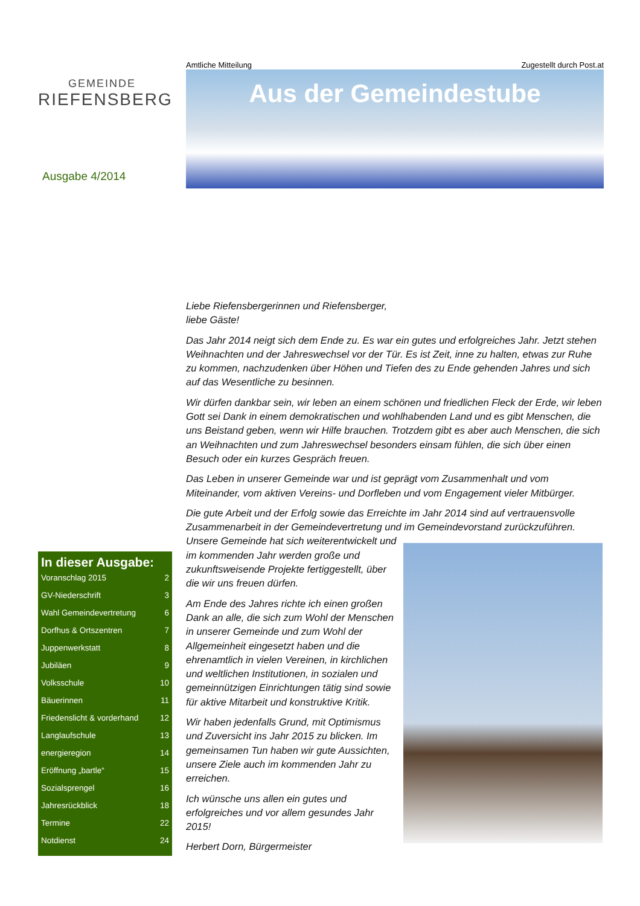GEMEINDE
RIEFENSBERG
Ausgabe 4/2014
In dieser Ausgabe:
Voranschlag 2015 2
GV-Niederschrift 3
Wahl Gemeindevertretung 6
Dorfhus & Ortszentren 7
Juppenwerkstatt 8
Jubiläen 9
Volksschule 10
Bäuerinnen 11
Friedenslicht & vorderhand 12
Langlaufschule 13
energieregion 14
Eröffnung „bartle“15
Sozialsprengel 16
Jahresrückblick 18
Termine 22
Notdienst 24
Amtliche Mitteilung Zugestellt durch Post.at
Aus der Gemeindestube
Liebe Riefensbergerinnen und Riefensberger,
liebe Gäste!
Das Jahr 2014 neigt sich dem Ende zu. Es war ein gutes und erfolgreiches Jahr. Jetzt stehen Weihnachten und der Jahreswechsel vor der Tür. Es ist Zeit, inne zu halten, etwas zur Ruhe zu kommen, nachzudenken über Höhen und Tiefen des zu Ende gehenden Jahres und sich auf das Wesentliche zu besinnen.
Wir dürfen dankbar sein, wir leben an einem schönen und friedlichen Fleck der Erde, wir leben Gott sei Dank in einem demokratischen und wohlhabenden Land und es gibt Menschen, die uns Beistand geben, wenn wir Hilfe brauchen. Trotzdem gibt es aber auch Menschen, die sich an Weihnachten und zum Jahreswechsel besonders einsam fühlen, die sich über einen Besuch oder ein kurzes Gespräch freuen.
Das Leben in unserer Gemeinde war und ist geprägt vom Zusammenhalt und vom Miteinander, vom aktiven Vereins- und Dorfleben und vom Engagement vieler Mitbürger.
Die gute Arbeit und der Erfolg sowie das Erreichte im Jahr 2014 sind auf vertrauensvolle Zusammenarbeit in der Gemeindevertretung und im Gemeindevorstand zurückzuführen.
Unsere Gemeinde hat sich weiterentwickelt und im kommenden Jahr werden große und zukunftsweisende Projekte fertiggestellt, über die wir uns freuen dürfen.
Am Ende des Jahres richte ich einen großen Dank an alle, die sich zum Wohl der Menschen in unserer Gemeinde und zum Wohl der Allgemeinheit eingesetzt haben und die ehrenamtlich in vielen Vereinen, in kirchlichen und weltlichen Institutionen, in sozialen und gemeinnützigen Einrichtungen tätig sind sowie für aktive Mitarbeit und konstruktive Kritik.
Wir haben jedenfalls Grund, mit Optimismus und Zuversicht ins Jahr 2015 zu blicken. Im gemeinsamen Tun haben wir gute Aussichten, unsere Ziele auch im kommenden Jahr zu erreichen.
Ich wünsche uns allen ein gutes und erfolgreiches und vor allem gesundes Jahr 2015!
Herbert Dorn, Bürgermeister